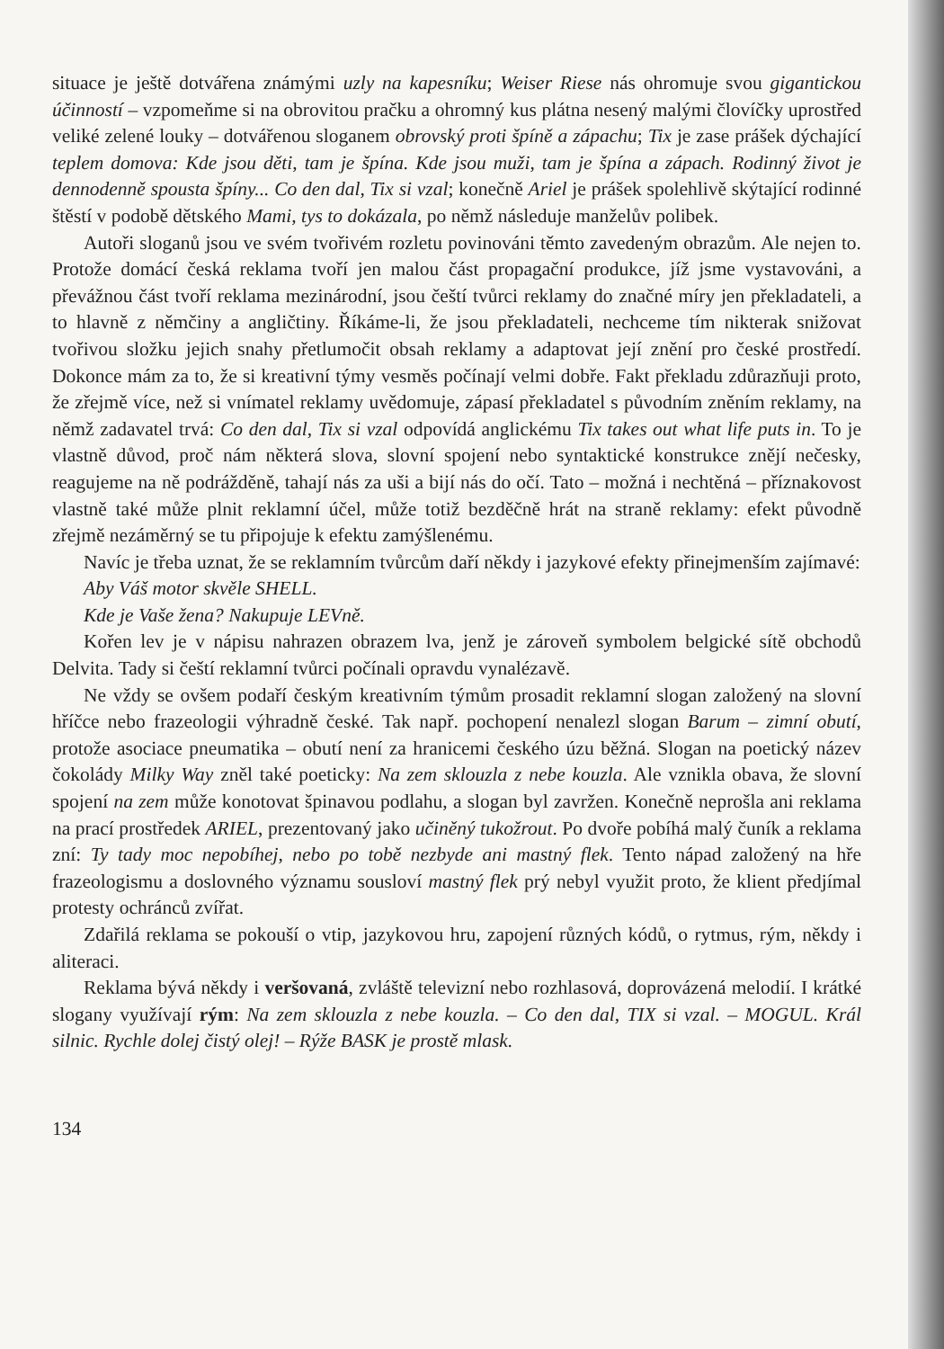situace je ještě dotvářena známými uzly na kapesníku; Weiser Riese nás ohromuje svou gigantickou účinností – vzpomeňme si na obrovitou pračku a ohromný kus plátna nesený malými človíčky uprostřed veliké zelené louky – dotvářenou sloganem obrovský proti špíně a zápachu; Tix je zase prášek dýchající teplem domova: Kde jsou děti, tam je špína. Kde jsou muži, tam je špína a zápach. Rodinný život je dennodenně spousta špíny... Co den dal, Tix si vzal; konečně Ariel je prášek spolehlivě skýtající rodinné štěstí v podobě dětského Mami, tys to dokázala, po němž následuje manželův polibek.
Autoři sloganů jsou ve svém tvořivém rozletu povinováni těmto zavedeným obrazům. Ale nejen to. Protože domácí česká reklama tvoří jen malou část propagační produkce, jíž jsme vystavováni, a převážnou část tvoří reklama mezinárodní, jsou čeští tvůrci reklamy do značné míry jen překladateli, a to hlavně z němčiny a angličtiny. Říkáme-li, že jsou překladateli, nechceme tím nikterak snižovat tvořivou složku jejich snahy přetlumočit obsah reklamy a adaptovat její znění pro české prostředí. Dokonce mám za to, že si kreativní týmy vesměs počínají velmi dobře. Fakt překladu zdůrazňuji proto, že zřejmě více, než si vnímatel reklamy uvědomuje, zápasí překladatel s původním zněním reklamy, na němž zadavatel trvá: Co den dal, Tix si vzal odpovídá anglickému Tix takes out what life puts in. To je vlastně důvod, proč nám některá slova, slovní spojení nebo syntaktické konstrukce znějí nečesky, reagujeme na ně podrážděně, tahají nás za uši a bijí nás do očí. Tato – možná i nechtěná – příznakovost vlastně také může plnit reklamní účel, může totiž bezděčně hrát na straně reklamy: efekt původně zřejmě nezáměrný se tu připojuje k efektu zamýšlenému.
Navíc je třeba uznat, že se reklamním tvůrcům daří někdy i jazykové efekty přinejmenším zajímavé:
Aby Váš motor skvěle SHELL.
Kde je Vaše žena? Nakupuje LEVně.
Kořen lev je v nápisu nahrazen obrazem lva, jenž je zároveň symbolem belgické sítě obchodů Delvita. Tady si čeští reklamní tvůrci počínali opravdu vynalézavě.
Ne vždy se ovšem podaří českým kreativním týmům prosadit reklamní slogan založený na slovní hříčce nebo frazeologii výhradně české. Tak např. pochopení nenalezl slogan Barum – zimní obutí, protože asociace pneumatika – obutí není za hranicemi českého úzu běžná. Slogan na poetický název čokolády Milky Way zněl také poeticky: Na zem sklouzla z nebe kouzla. Ale vznikla obava, že slovní spojení na zem může konotovat špinavou podlahu, a slogan byl zavržen. Konečně neprošla ani reklama na prací prostředek ARIEL, prezentovaný jako učiněný tukožrout. Po dvoře pobíhá malý čuník a reklama zní: Ty tady moc nepobíhej, nebo po tobě nezbyde ani mastný flek. Tento nápad založený na hře frazeologismu a doslovného významu sousloví mastný flek prý nebyl využit proto, že klient předjímal protesty ochránců zvířat.
Zdařilá reklama se pokouší o vtip, jazykovou hru, zapojení různých kódů, o rytmus, rým, někdy i aliteraci.
Reklama bývá někdy i veršovaná, zvláště televizní nebo rozhlasová, doprovázená melodií. I krátké slogany využívají rým: Na zem sklouzla z nebe kouzla. – Co den dal, TIX si vzal. – MOGUL. Král silnic. Rychle dolej čistý olej! – Rýže BASK je prostě mlask.
134